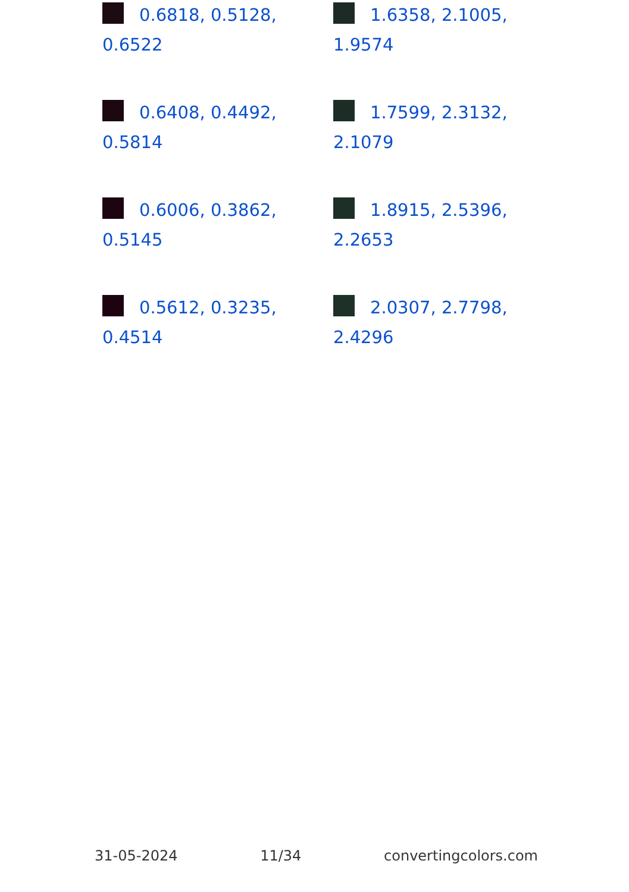0.6818, 0.5128,
0.6522
1.6358, 2.1005,
1.9574
0.6408, 0.4492,
0.5814
1.7599, 2.3132,
2.1079
0.6006, 0.3862,
0.5145
1.8915, 2.5396,
2.2653
0.5612, 0.3235,
0.4514
2.0307, 2.7798,
2.4296
31-05-2024 11/34 convertingcolors.com